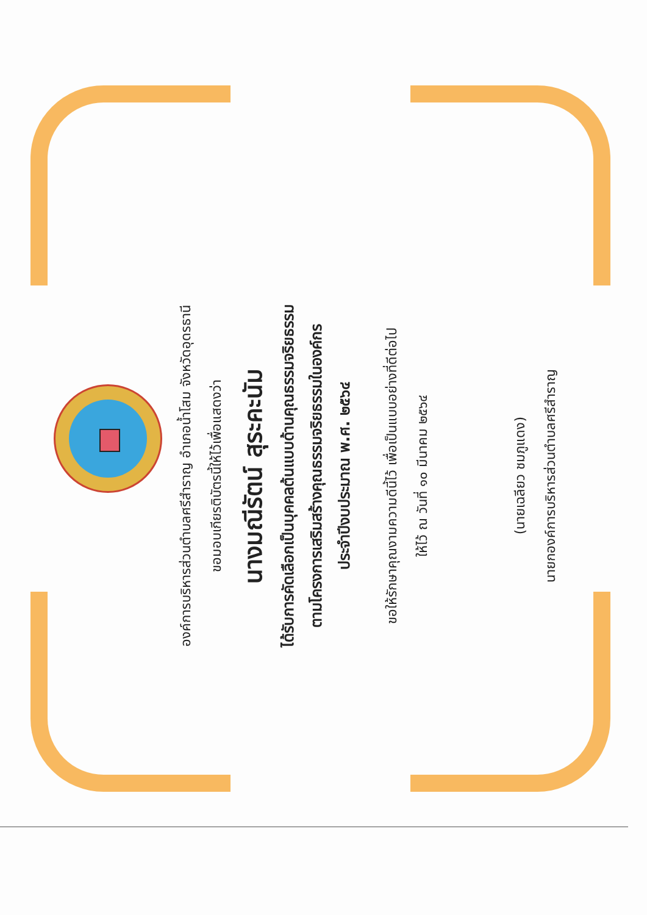องค์การบริหารส่วนตำบลศรีสำราญ อำเภอน้ำโสม จังหวัดอุดรธานี
ขอมอบเกียรติบัตรนี้ให้ไว้เพื่อแสดงว่า
นางมณีรัตน์ สุระคะนัม
ได้รับการคัดเลือกเป็นบุคคลต้นแบบด้านคุณธรรมจริยธรรม
ตามโครงการเสริมสร้างคุณธรรมจริยธรรมในองค์กร
ประจำปีงบประมาณ พ.ศ. ๒๕๖๔
ขอให้รักษาคุณงามความดีนี้ไว้ เพื่อเป็นแบบอย่างที่ดีต่อไป
ให้ไว้ ณ วันที่ ๑๐ มีนาคม ๒๕๖๔
(นายเฉลียว ชมภูแดง)
นายกองค์การบริหารส่วนตำบลศรีสำราญ